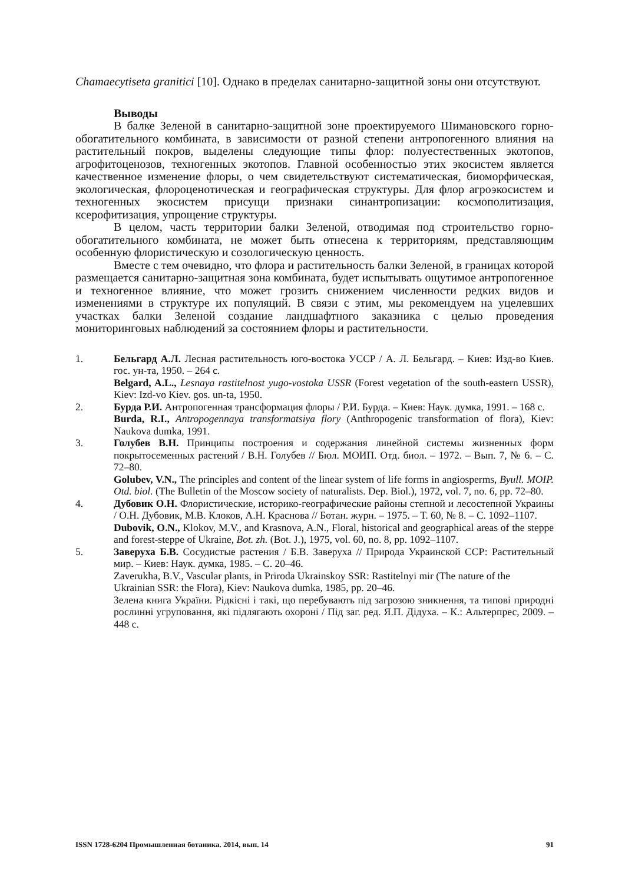Chamaecytiseta granitici [10]. Однако в пределах санитарно-защитной зоны они отсутствуют.
Выводы
В балке Зеленой в санитарно-защитной зоне проектируемого Шимановского горно-обогатительного комбината, в зависимости от разной степени антропогенного влияния на растительный покров, выделены следующие типы флор: полуестественных экотопов, агрофитоценозов, техногенных экотопов. Главной особенностью этих экосистем является качественное изменение флоры, о чем свидетельствуют систематическая, биоморфическая, экологическая, флороценотическая и географическая структуры. Для флор агроэкосистем и техногенных экосистем присущи признаки синантропизации: космополитизация, ксерофитизация, упрощение структуры.
В целом, часть территории балки Зеленой, отводимая под строительство горно-обогатительного комбината, не может быть отнесена к территориям, представляющим особенную флористическую и созологическую ценность.
Вместе с тем очевидно, что флора и растительность балки Зеленой, в границах которой размещается санитарно-защитная зона комбината, будет испытывать ощутимое антропогенное и техногенное влияние, что может грозить снижением численности редких видов и изменениями в структуре их популяций. В связи с этим, мы рекомендуем на уцелевших участках балки Зеленой создание ландшафтного заказника с целью проведения мониторинговых наблюдений за состоянием флоры и растительности.
1.
Бельгард А.Л. Лесная растительность юго-востока УССР / А. Л. Бельгард. – Киев: Изд-во Киев. гос. ун-та, 1950. – 264 с.
Belgard, A.L., Lesnaya rastitelnost yugo-vostoka USSR (Forest vegetation of the south-eastern USSR), Kiev: Izd-vo Kiev. gos. un-ta, 1950.
2.
Бурда Р.И. Антропогенная трансформация флоры / Р.И. Бурда. – Киев: Наук. думка, 1991. – 168 с.
Burda, R.I., Antropogennaya transformatsiya flory (Anthropogenic transformation of flora), Kiev: Naukova dumka, 1991.
3.
Голубев В.Н. Принципы построения и содержания линейной системы жизненных форм покрытосеменных растений / В.Н. Голубев // Бюл. МОИП. Отд. биол. – 1972. – Вып. 7, № 6. – С. 72–80.
Golubev, V.N., The principles and content of the linear system of life forms in angiosperms, Byull. MOIP. Otd. biol. (The Bulletin of the Moscow society of naturalists. Dep. Biol.), 1972, vol. 7, no. 6, pp. 72–80.
4.
Дубовик О.Н. Флористические, историко-географические районы степной и лесостепной Украины / О.Н. Дубовик, М.В. Клоков, А.Н. Краснова // Ботан. журн. – 1975. – Т. 60, № 8. – С. 1092–1107.
Dubovik, O.N., Klokov, M.V., and Krasnova, A.N., Floral, historical and geographical areas of the steppe and forest-steppe of Ukraine, Bot. zh. (Bot. J.), 1975, vol. 60, no. 8, pp. 1092–1107.
5.
Заверуха Б.В. Сосудистые растения / Б.В. Заверуха // Природа Украинской ССР: Растительный мир. – Киев: Наук. думка, 1985. – С. 20–46.
Zaverukha, B.V., Vascular plants, in Priroda Ukrainskoy SSR: Rastitelnyi mir (The nature of the Ukrainian SSR: the Flora), Kiev: Naukova dumka, 1985, pp. 20–46.
Зелена книга України. Рідкісні і такі, що перебувають під загрозою зникнення, та типові природні рослинні угруповання, які підлягають охороні / Під заг. ред. Я.П. Дідуха. – К.: Альтерпрес, 2009. – 448 с.
ISSN 1728-6204 Промышленная ботаника. 2014, вып. 14 91